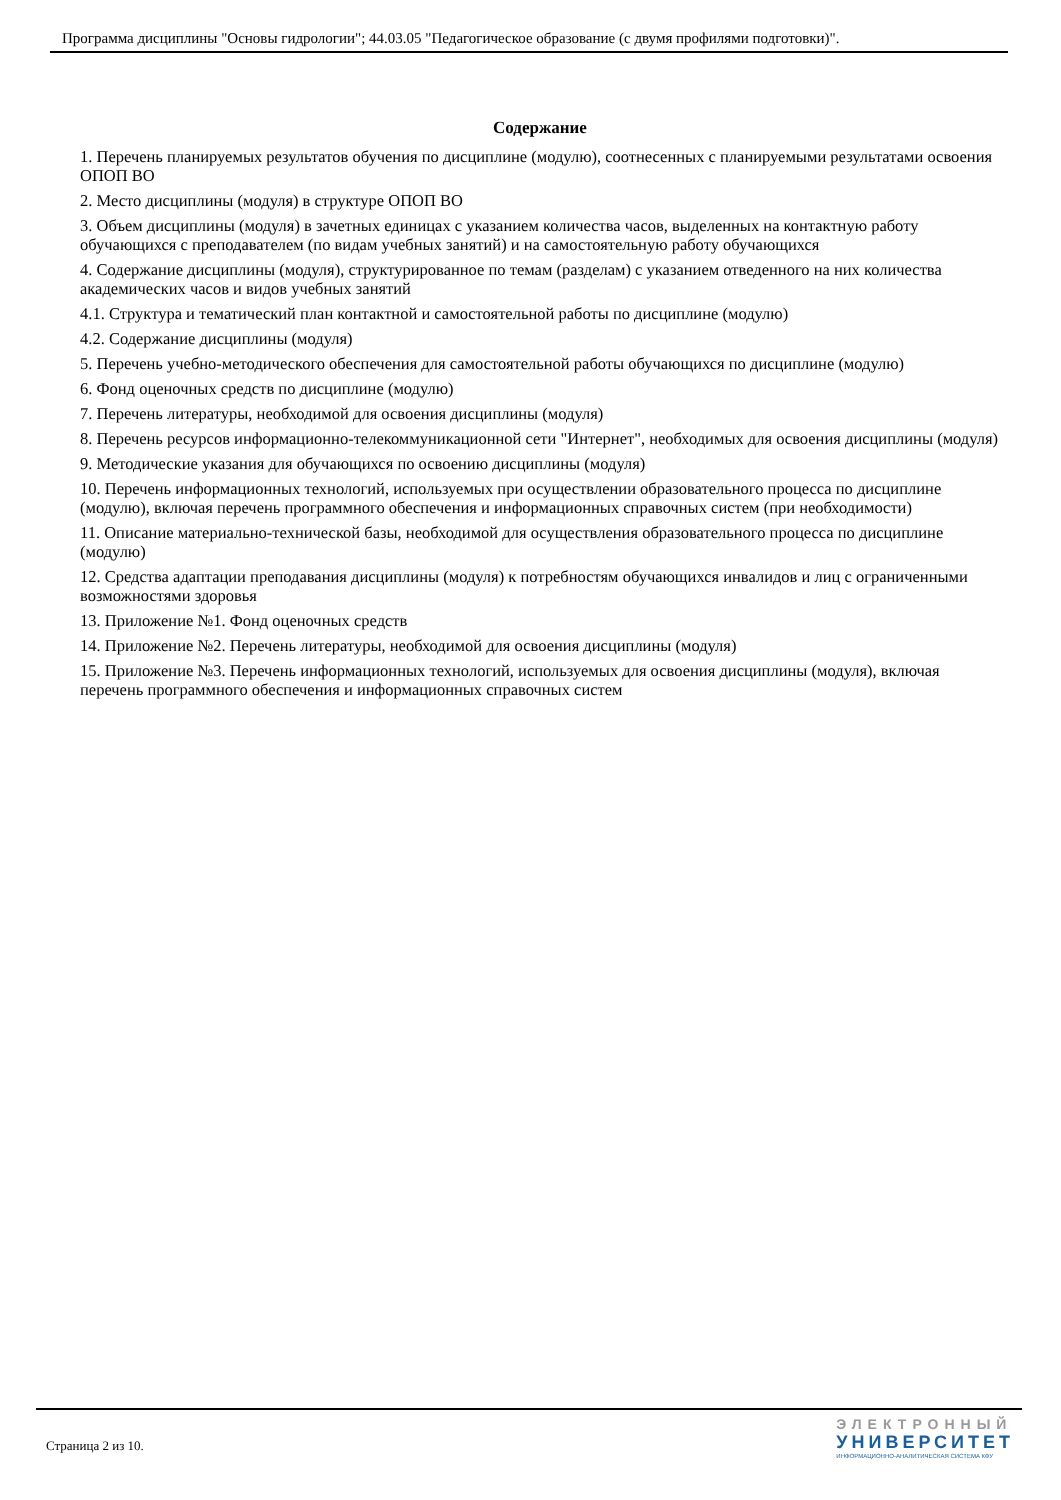Программа дисциплины "Основы гидрологии"; 44.03.05 "Педагогическое образование (с двумя профилями подготовки)".
Содержание
1. Перечень планируемых результатов обучения по дисциплине (модулю), соотнесенных с планируемыми результатами освоения ОПОП ВО
2. Место дисциплины (модуля) в структуре ОПОП ВО
3. Объем дисциплины (модуля) в зачетных единицах с указанием количества часов, выделенных на контактную работу обучающихся с преподавателем (по видам учебных занятий) и на самостоятельную работу обучающихся
4. Содержание дисциплины (модуля), структурированное по темам (разделам) с указанием отведенного на них количества академических часов и видов учебных занятий
4.1. Структура и тематический план контактной и самостоятельной работы по дисциплине (модулю)
4.2. Содержание дисциплины (модуля)
5. Перечень учебно-методического обеспечения для самостоятельной работы обучающихся по дисциплине (модулю)
6. Фонд оценочных средств по дисциплине (модулю)
7. Перечень литературы, необходимой для освоения дисциплины (модуля)
8. Перечень ресурсов информационно-телекоммуникационной сети "Интернет", необходимых для освоения дисциплины (модуля)
9. Методические указания для обучающихся по освоению дисциплины (модуля)
10. Перечень информационных технологий, используемых при осуществлении образовательного процесса по дисциплине (модулю), включая перечень программного обеспечения и информационных справочных систем (при необходимости)
11. Описание материально-технической базы, необходимой для осуществления образовательного процесса по дисциплине (модулю)
12. Средства адаптации преподавания дисциплины (модуля) к потребностям обучающихся инвалидов и лиц с ограниченными возможностями здоровья
13. Приложение №1. Фонд оценочных средств
14. Приложение №2. Перечень литературы, необходимой для освоения дисциплины (модуля)
15. Приложение №3. Перечень информационных технологий, используемых для освоения дисциплины (модуля), включая перечень программного обеспечения и информационных справочных систем
Страница 2 из 10.
ЭЛЕКТРОННЫЙ
УНИВЕРСИТЕТ
ИНФОРМАЦИОННО-АНАЛИТИЧЕСКАЯ СИСТЕМА КФУ